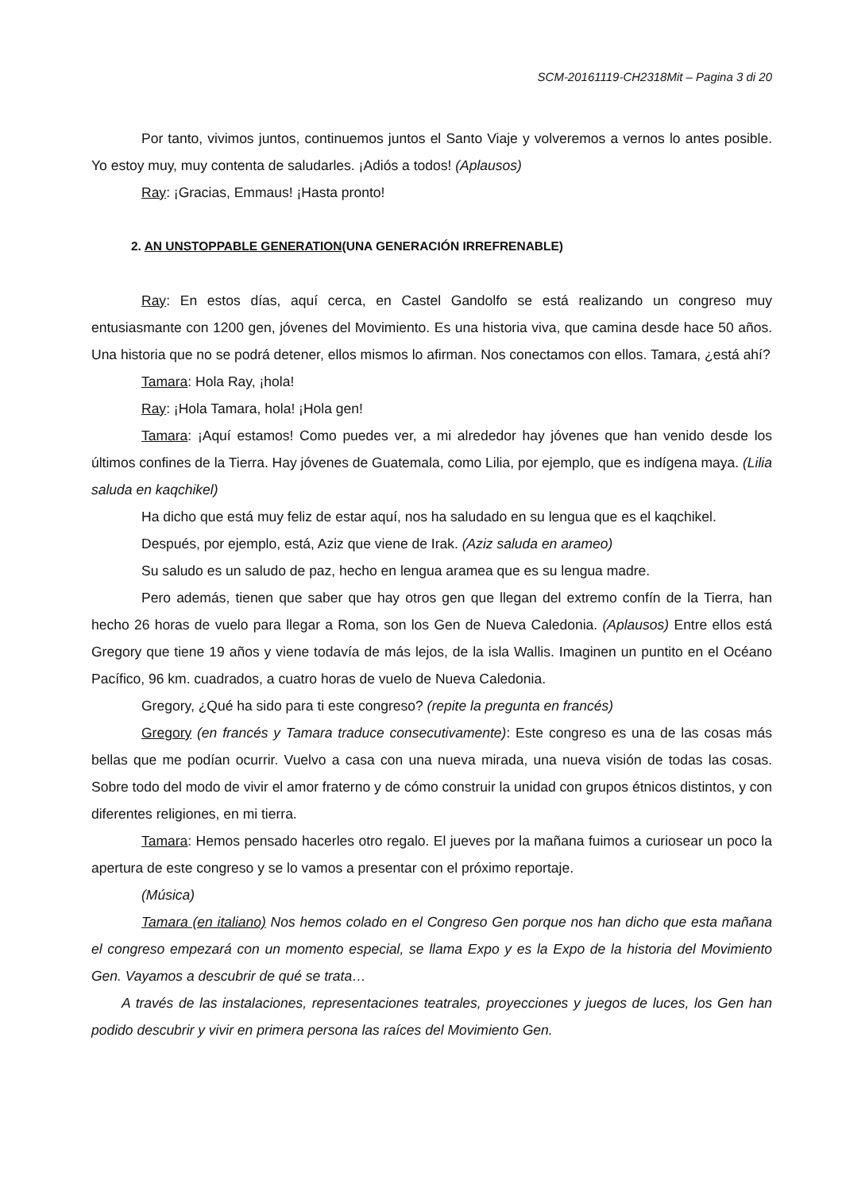SCM-20161119-CH2318Mit – Pagina 3 di 20
Por tanto, vivimos juntos, continuemos juntos el Santo Viaje y volveremos a vernos lo antes posible. Yo estoy muy, muy contenta de saludarles. ¡Adiós a todos! (Aplausos)
Ray: ¡Gracias, Emmaus! ¡Hasta pronto!
2. AN UNSTOPPABLE GENERATION(UNA GENERACIÓN IRREFRENABLE)
Ray: En estos días, aquí cerca, en Castel Gandolfo se está realizando un congreso muy entusiasmante con 1200 gen, jóvenes del Movimiento. Es una historia viva, que camina desde hace 50 años. Una historia que no se podrá detener, ellos mismos lo afirman. Nos conectamos con ellos. Tamara, ¿está ahí?
Tamara: Hola Ray, ¡hola!
Ray: ¡Hola Tamara, hola! ¡Hola gen!
Tamara: ¡Aquí estamos! Como puedes ver, a mi alrededor hay jóvenes que han venido desde los últimos confines de la Tierra. Hay jóvenes de Guatemala, como Lilia, por ejemplo, que es indígena maya. (Lilia saluda en kaqchikel)
Ha dicho que está muy feliz de estar aquí, nos ha saludado en su lengua que es el kaqchikel.
Después, por ejemplo, está, Aziz que viene de Irak. (Aziz saluda en arameo)
Su saludo es un saludo de paz, hecho en lengua aramea que es su lengua madre.
Pero además, tienen que saber que hay otros gen que llegan del extremo confín de la Tierra, han hecho 26 horas de vuelo para llegar a Roma, son los Gen de Nueva Caledonia. (Aplausos) Entre ellos está Gregory que tiene 19 años y viene todavía de más lejos, de la isla Wallis. Imaginen un puntito en el Océano Pacífico, 96 km. cuadrados, a cuatro horas de vuelo de Nueva Caledonia.
Gregory, ¿Qué ha sido para ti este congreso? (repite la pregunta en francés)
Gregory (en francés y Tamara traduce consecutivamente): Este congreso es una de las cosas más bellas que me podían ocurrir. Vuelvo a casa con una nueva mirada, una nueva visión de todas las cosas. Sobre todo del modo de vivir el amor fraterno y de cómo construir la unidad con grupos étnicos distintos, y con diferentes religiones, en mi tierra.
Tamara: Hemos pensado hacerles otro regalo. El jueves por la mañana fuimos a curiosear un poco la apertura de este congreso y se lo vamos a presentar con el próximo reportaje.
(Música)
Tamara (en italiano) Nos hemos colado en el Congreso Gen porque nos han dicho que esta mañana el congreso empezará con un momento especial, se llama Expo y es la Expo de la historia del Movimiento Gen. Vayamos a descubrir de qué se trata…
A través de las instalaciones, representaciones teatrales, proyecciones y juegos de luces, los Gen han podido descubrir y vivir en primera persona las raíces del Movimiento Gen.